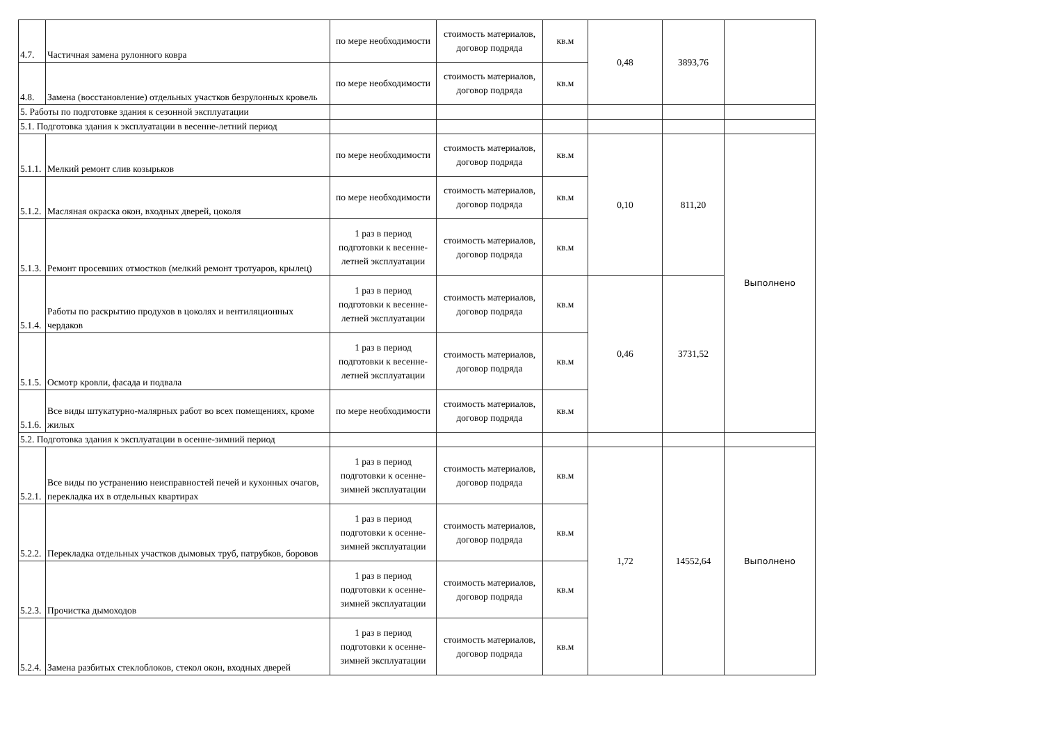| 4.7. | Частичная замена рулонного ковра | по мере необходимости | стоимость материалов, договор подряда | кв.м | 0,48 | 3893,76 | |
| 4.8. | Замена (восстановление) отдельных участков безрулонных кровель | по мере необходимости | стоимость материалов, договор подряда | кв.м | | | |
| 5. Работы по подготовке здания к сезонной эксплуатации | | | | | | | |
| 5.1. Подготовка здания к эксплуатации в весенне-летний период | | | | | | | |
| 5.1.1. | Мелкий ремонт слив козырьков | по мере необходимости | стоимость материалов, договор подряда | кв.м | 0,10 | 811,20 | Выполнено |
| 5.1.2. | Масляная окраска окон, входных дверей, цоколя | по мере необходимости | стоимость материалов, договор подряда | кв.м | | | |
| 5.1.3. | Ремонт просевших отмостков (мелкий ремонт тротуаров, крылец) | 1 раз в период подготовки к весенне-летней эксплуатации | стоимость материалов, договор подряда | кв.м | | | |
| 5.1.4. | Работы по раскрытию продухов в цоколях и вентиляционных чердаков | 1 раз в период подготовки к весенне-летней эксплуатации | стоимость материалов, договор подряда | кв.м | 0,46 | 3731,52 | |
| 5.1.5. | Осмотр кровли, фасада и подвала | 1 раз в период подготовки к весенне-летней эксплуатации | стоимость материалов, договор подряда | кв.м | | | |
| 5.1.6. | Все виды штукатурно-малярных работ во всех помещениях, кроме жилых | по мере необходимости | стоимость материалов, договор подряда | кв.м | | | |
| 5.2. Подготовка здания к эксплуатации в осенне-зимний период | | | | | | | |
| 5.2.1. | Все виды по устранению неисправностей печей и кухонных очагов, перекладка их в отдельных квартирах | 1 раз в период подготовки к осенне-зимней эксплуатации | стоимость материалов, договор подряда | кв.м | 1,72 | 14552,64 | Выполнено |
| 5.2.2. | Перекладка отдельных участков дымовых труб, патрубков, боровов | 1 раз в период подготовки к осенне-зимней эксплуатации | стоимость материалов, договор подряда | кв.м | | | |
| 5.2.3. | Прочистка дымоходов | 1 раз в период подготовки к осенне-зимней эксплуатации | стоимость материалов, договор подряда | кв.м | | | |
| 5.2.4. | Замена разбитых стеклоблоков, стекол окон, входных дверей | 1 раз в период подготовки к осенне-зимней эксплуатации | стоимость материалов, договор подряда | кв.м | | | |